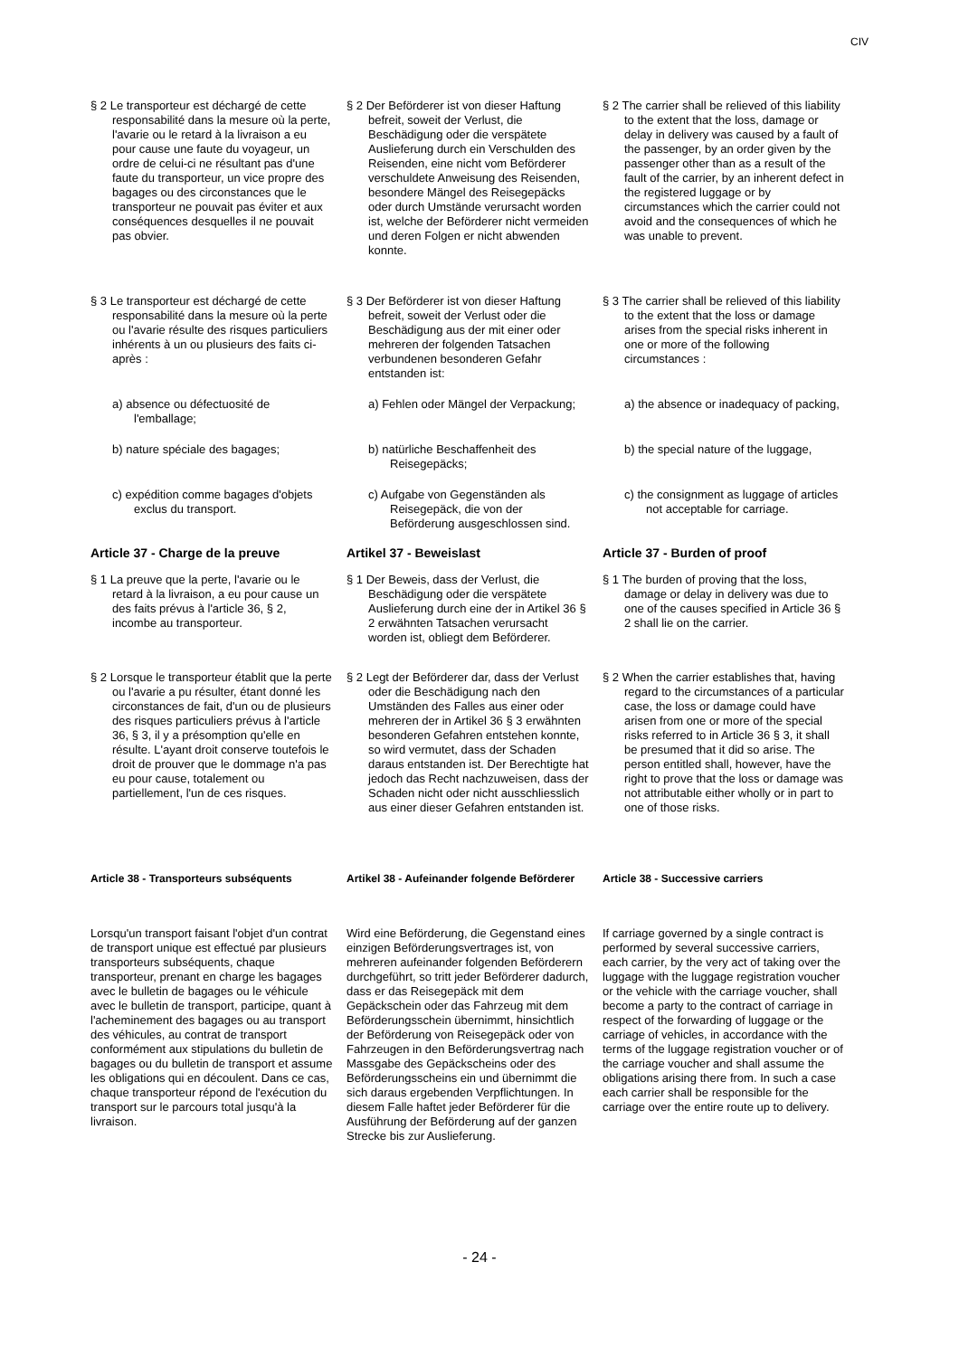CIV
§ 2 Le transporteur est déchargé de cette responsabilité dans la mesure où la perte, l'avarie ou le retard à la livraison a eu pour cause une faute du voyageur, un ordre de celui-ci ne résultant pas d'une faute du transporteur, un vice propre des bagages ou des circonstances que le transporteur ne pouvait pas éviter et aux conséquences desquelles il ne pouvait pas obvier.
§ 2 Der Beförderer ist von dieser Haftung befreit, soweit der Verlust, die Beschädigung oder die verspätete Auslieferung durch ein Verschulden des Reisenden, eine nicht vom Beförderer verschuldete Anweisung des Reisenden, besondere Mängel des Reisegepäcks oder durch Umstände verursacht worden ist, welche der Beförderer nicht vermeiden und deren Folgen er nicht abwenden konnte.
§ 2 The carrier shall be relieved of this liability to the extent that the loss, damage or delay in delivery was caused by a fault of the passenger, by an order given by the passenger other than as a result of the fault of the carrier, by an inherent defect in the registered luggage or by circumstances which the carrier could not avoid and the consequences of which he was unable to prevent.
§ 3 Le transporteur est déchargé de cette responsabilité dans la mesure où la perte ou l'avarie résulte des risques particuliers inhérents à un ou plusieurs des faits ci-après :
§ 3 Der Beförderer ist von dieser Haftung befreit, soweit der Verlust oder die Beschädigung aus der mit einer oder mehreren der folgenden Tatsachen verbundenen besonderen Gefahr entstanden ist:
§ 3 The carrier shall be relieved of this liability to the extent that the loss or damage arises from the special risks inherent in one or more of the following circumstances :
a) absence ou défectuosité de l'emballage;
a) Fehlen oder Mängel der Verpackung;
a) the absence or inadequacy of packing,
b) nature spéciale des bagages; b) natürliche Beschaffenheit des Reisegepäcks;
b) the special nature of the luggage,
c) expédition comme bagages d'objets exclus du transport.
c) Aufgabe von Gegenständen als Reisegepäck, die von der Beförderung ausgeschlossen sind.
c) the consignment as luggage of articles not acceptable for carriage.
Article 37 - Charge de la preuve Artikel 37 - Beweislast Article 37 - Burden of proof
§ 1 La preuve que la perte, l'avarie ou le retard à la livraison, a eu pour cause un des faits prévus à l'article 36, § 2, incombe au transporteur.
§ 1 Der Beweis, dass der Verlust, die Beschädigung oder die verspätete Auslieferung durch eine der in Artikel 36 § 2 erwähnten Tatsachen verursacht worden ist, obliegt dem Beförderer.
§ 1 The burden of proving that the loss, damage or delay in delivery was due to one of the causes specified in Article 36 § 2 shall lie on the carrier.
§ 2 Lorsque le transporteur établit que la perte ou l'avarie a pu résulter, étant donné les circonstances de fait, d'un ou de plusieurs des risques particuliers prévus à l'article 36, § 3, il y a présomption qu'elle en résulte. L'ayant droit conserve toutefois le droit de prouver que le dommage n'a pas eu pour cause, totalement ou partiellement, l'un de ces risques.
§ 2 Legt der Beförderer dar, dass der Verlust oder die Beschädigung nach den Umständen des Falles aus einer oder mehreren der in Artikel 36 § 3 erwähnten besonderen Gefahren entstehen konnte, so wird vermutet, dass der Schaden daraus entstanden ist. Der Berechtigte hat jedoch das Recht nachzuweisen, dass der Schaden nicht oder nicht ausschliesslich aus einer dieser Gefahren entstanden ist.
§ 2 When the carrier establishes that, having regard to the circumstances of a particular case, the loss or damage could have arisen from one or more of the special risks referred to in Article 36 § 3, it shall be presumed that it did so arise. The person entitled shall, however, have the right to prove that the loss or damage was not attributable either wholly or in part to one of those risks.
Article 38 - Transporteurs subséquents
Artikel 38 - Aufeinander folgende Beförderer
Article 38 - Successive carriers
Lorsqu'un transport faisant l'objet d'un contrat de transport unique est effectué par plusieurs transporteurs subséquents, chaque transporteur, prenant en charge les bagages avec le bulletin de bagages ou le véhicule avec le bulletin de transport, participe, quant à l'acheminement des bagages ou au transport des véhicules, au contrat de transport conformément aux stipulations du bulletin de bagages ou du bulletin de transport et assume les obligations qui en découlent. Dans ce cas, chaque transporteur répond de l'exécution du transport sur le parcours total jusqu'à la livraison.
Wird eine Beförderung, die Gegenstand eines einzigen Beförderungsvertrages ist, von mehreren aufeinander folgenden Beförderern durchgeführt, so tritt jeder Beförderer dadurch, dass er das Reisegepäck mit dem Gepäckschein oder das Fahrzeug mit dem Beförderungsschein übernimmt, hinsichtlich der Beförderung von Reisegepäck oder von Fahrzeugen in den Beförderungsvertrag nach Massgabe des Gepäckscheins oder des Beförderungsscheins ein und übernimmt die sich daraus ergebenden Verpflichtungen. In diesem Falle haftet jeder Beförderer für die Ausführung der Beförderung auf der ganzen Strecke bis zur Auslieferung.
If carriage governed by a single contract is performed by several successive carriers, each carrier, by the very act of taking over the luggage with the luggage registration voucher or the vehicle with the carriage voucher, shall become a party to the contract of carriage in respect of the forwarding of luggage or the carriage of vehicles, in accordance with the terms of the luggage registration voucher or of the carriage voucher and shall assume the obligations arising there from. In such a case each carrier shall be responsible for the carriage over the entire route up to delivery.
- 24 -